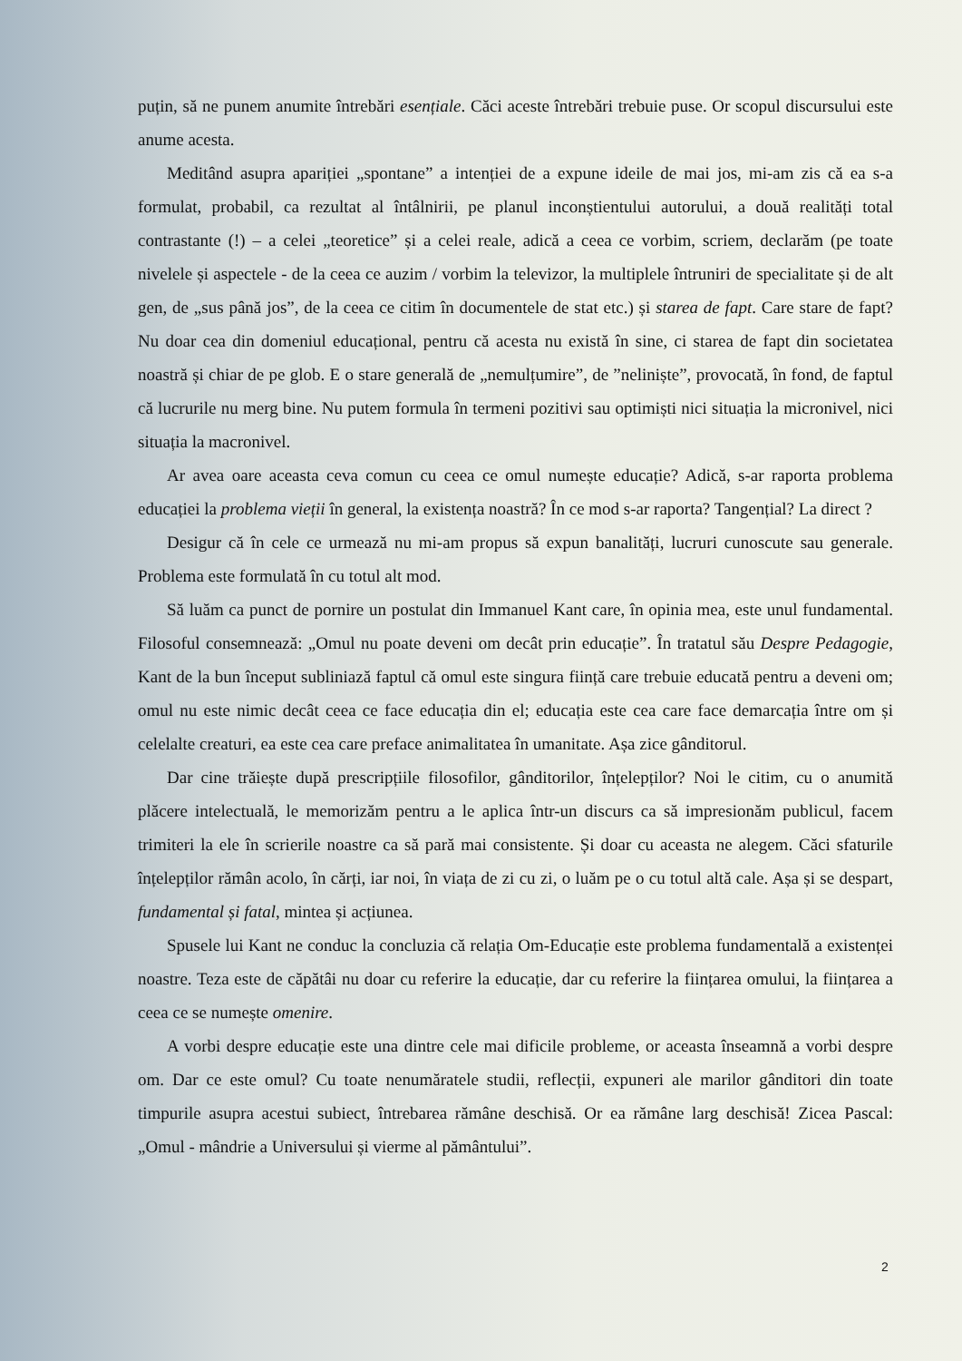puțin, să ne punem anumite întrebări esențiale. Căci aceste întrebări trebuie puse. Or scopul discursului este anume acesta.
Meditând asupra apariției „spontane” a intenției de a expune ideile de mai jos, mi-am zis că ea s-a formulat, probabil, ca rezultat al întâlnirii, pe planul inconștientului autorului, a două realități total contrastante (!) – a celei „teoretice” și a celei reale, adică a ceea ce vorbim, scriem, declarăm (pe toate nivelele și aspectele - de la ceea ce auzim / vorbim la televizor, la multiplele întruniri de specialitate și de alt gen, de „sus până jos”, de la ceea ce citim în documentele de stat etc.) și starea de fapt. Care stare de fapt? Nu doar cea din domeniul educațional, pentru că acesta nu există în sine, ci starea de fapt din societatea noastră și chiar de pe glob. E o stare generală de „nemulțumire”, de ”neliniște”, provocată, în fond, de faptul că lucrurile nu merg bine. Nu putem formula în termeni pozitivi sau optimiști nici situația la micronivel, nici situația la macronivel.
Ar avea oare aceasta ceva comun cu ceea ce omul numește educație? Adică, s-ar raporta problema educației la problema vieții în general, la existența noastră? În ce mod s-ar raporta? Tangențial? La direct ?
Desigur că în cele ce urmează nu mi-am propus să expun banalități, lucruri cunoscute sau generale. Problema este formulată în cu totul alt mod.
Să luăm ca punct de pornire un postulat din Immanuel Kant care, în opinia mea, este unul fundamental. Filosoful consemnează: „Omul nu poate deveni om decât prin educație”. În tratatul său Despre Pedagogie, Kant de la bun început subliniază faptul că omul este singura ființă care trebuie educată pentru a deveni om; omul nu este nimic decât ceea ce face educația din el; educația este cea care face demarcația între om și celelalte creaturi, ea este cea care preface animalitatea în umanitate. Așa zice gânditorul.
Dar cine trăiește după prescripțiile filosofilor, gânditorilor, înțelepților? Noi le citim, cu o anumită plăcere intelectuală, le memorizăm pentru a le aplica într-un discurs ca să impresionăm publicul, facem trimiteri la ele în scrierile noastre ca să pară mai consistente. Și doar cu aceasta ne alegem. Căci sfaturile înțelepților rămân acolo, în cărți, iar noi, în viața de zi cu zi, o luăm pe o cu totul altă cale. Așa și se despart, fundamental și fatal, mintea și acțiunea.
Spusele lui Kant ne conduc la concluzia că relația Om-Educație este problema fundamentală a existenței noastre. Teza este de căpătâi nu doar cu referire la educație, dar cu referire la ființarea omului, la ființarea a ceea ce se numește omenire.
A vorbi despre educație este una dintre cele mai dificile probleme, or aceasta înseamnă a vorbi despre om. Dar ce este omul? Cu toate nenumăratele studii, reflecții, expuneri ale marilor gânditori din toate timpurile asupra acestui subiect, întrebarea rămâne deschisă. Or ea rămâne larg deschisă! Zicea Pascal: „Omul - mândrie a Universului și vierme al pământului”.
2